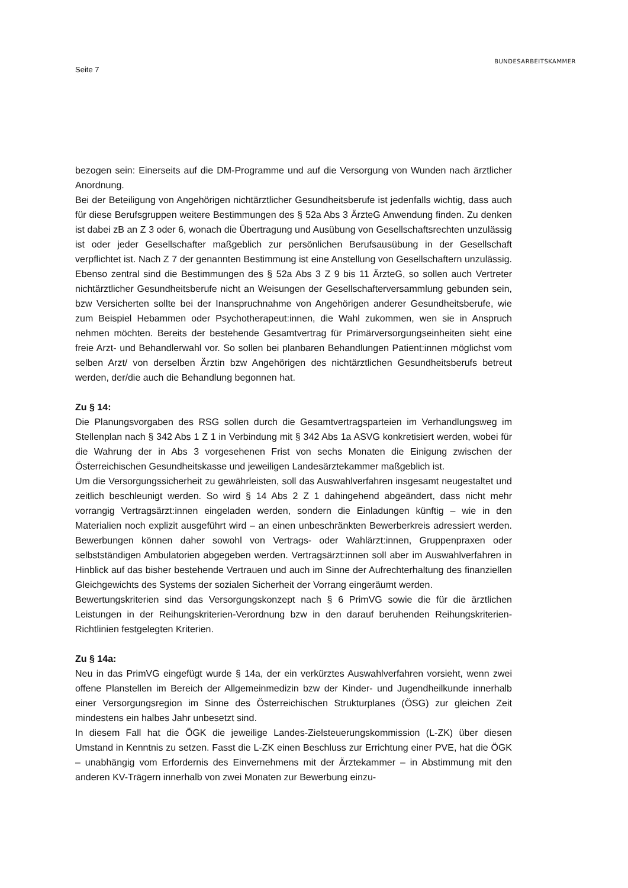Seite 7
BUNDESARBEITSKAMMER
bezogen sein: Einerseits auf die DM-Programme und auf die Versorgung von Wunden nach ärztlicher Anordnung.
Bei der Beteiligung von Angehörigen nichtärztlicher Gesundheitsberufe ist jedenfalls wichtig, dass auch für diese Berufsgruppen weitere Bestimmungen des § 52a Abs 3 ÄrzteG Anwendung finden. Zu denken ist dabei zB an Z 3 oder 6, wonach die Übertragung und Ausübung von Gesellschaftsrechten unzulässig ist oder jeder Gesellschafter maßgeblich zur persönlichen Berufsausübung in der Gesellschaft verpflichtet ist. Nach Z 7 der genannten Bestimmung ist eine Anstellung von Gesellschaftern unzulässig. Ebenso zentral sind die Bestimmungen des § 52a Abs 3 Z 9 bis 11 ÄrzteG, so sollen auch Vertreter nichtärztlicher Gesundheitsberufe nicht an Weisungen der Gesellschafterversammlung gebunden sein, bzw Versicherten sollte bei der Inanspruchnahme von Angehörigen anderer Gesundheitsberufe, wie zum Beispiel Hebammen oder Psychotherapeut:innen, die Wahl zukommen, wen sie in Anspruch nehmen möchten. Bereits der bestehende Gesamtvertrag für Primärversorgungseinheiten sieht eine freie Arzt- und Behandlerwahl vor. So sollen bei planbaren Behandlungen Patient:innen möglichst vom selben Arzt/ von derselben Ärztin bzw Angehörigen des nichtärztlichen Gesundheitsberufs betreut werden, der/die auch die Behandlung begonnen hat.
Zu § 14:
Die Planungsvorgaben des RSG sollen durch die Gesamtvertragsparteien im Verhandlungsweg im Stellenplan nach § 342 Abs 1 Z 1 in Verbindung mit § 342 Abs 1a ASVG konkretisiert werden, wobei für die Wahrung der in Abs 3 vorgesehenen Frist von sechs Monaten die Einigung zwischen der Österreichischen Gesundheitskasse und jeweiligen Landesärztekammer maßgeblich ist.
Um die Versorgungssicherheit zu gewährleisten, soll das Auswahlverfahren insgesamt neugestaltet und zeitlich beschleunigt werden. So wird § 14 Abs 2 Z 1 dahingehend abgeändert, dass nicht mehr vorrangig Vertragsärzt:innen eingeladen werden, sondern die Einladungen künftig – wie in den Materialien noch explizit ausgeführt wird – an einen unbeschränkten Bewerberkreis adressiert werden. Bewerbungen können daher sowohl von Vertrags- oder Wahlärzt:innen, Gruppenpraxen oder selbstständigen Ambulatorien abgegeben werden. Vertragsärzt:innen soll aber im Auswahlverfahren in Hinblick auf das bisher bestehende Vertrauen und auch im Sinne der Aufrechterhaltung des finanziellen Gleichgewichts des Systems der sozialen Sicherheit der Vorrang eingeräumt werden.
Bewertungskriterien sind das Versorgungskonzept nach § 6 PrimVG sowie die für die ärztlichen Leistungen in der Reihungskriterien-Verordnung bzw in den darauf beruhenden Reihungskriterien-Richtlinien festgelegten Kriterien.
Zu § 14a:
Neu in das PrimVG eingefügt wurde § 14a, der ein verkürztes Auswahlverfahren vorsieht, wenn zwei offene Planstellen im Bereich der Allgemeinmedizin bzw der Kinder- und Jugendheilkunde innerhalb einer Versorgungsregion im Sinne des Österreichischen Strukturplanes (ÖSG) zur gleichen Zeit mindestens ein halbes Jahr unbesetzt sind.
In diesem Fall hat die ÖGK die jeweilige Landes-Zielsteuerungskommission (L-ZK) über diesen Umstand in Kenntnis zu setzen. Fasst die L-ZK einen Beschluss zur Errichtung einer PVE, hat die ÖGK – unabhängig vom Erfordernis des Einvernehmens mit der Ärztekammer – in Abstimmung mit den anderen KV-Trägern innerhalb von zwei Monaten zur Bewerbung einzu-